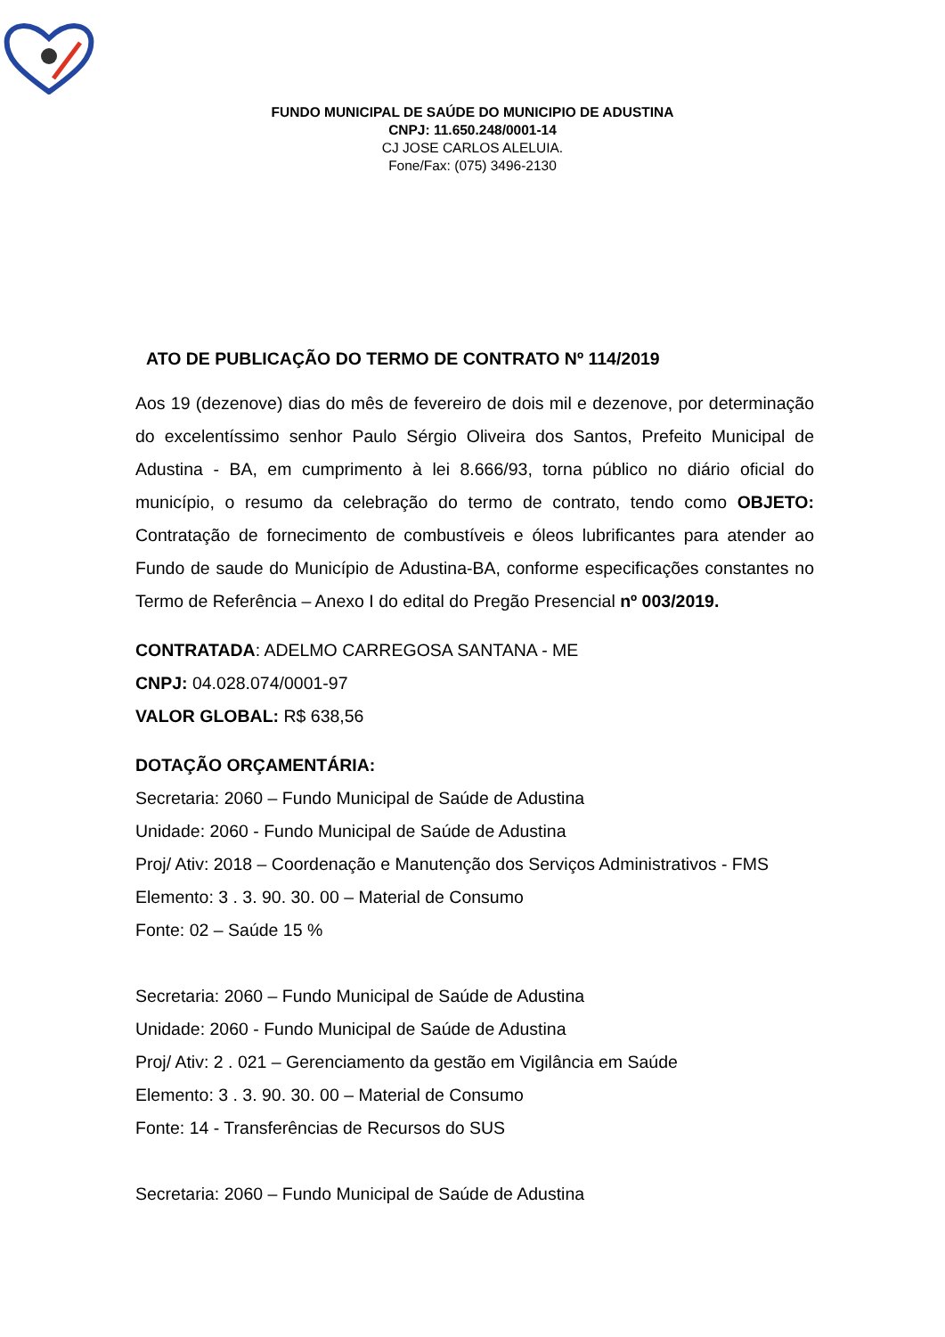FUNDO MUNICIPAL DE SAÚDE DO MUNICIPIO DE ADUSTINA
CNPJ: 11.650.248/0001-14
CJ JOSE CARLOS ALELUIA.
Fone/Fax: (075) 3496-2130
ATO DE PUBLICAÇÃO DO TERMO DE CONTRATO Nº 114/2019
Aos 19 (dezenove) dias do mês de fevereiro de dois mil e dezenove, por determinação do excelentíssimo senhor Paulo Sérgio Oliveira dos Santos, Prefeito Municipal de Adustina - BA, em cumprimento à lei 8.666/93, torna público no diário oficial do município, o resumo da celebração do termo de contrato, tendo como OBJETO: Contratação de fornecimento de combustíveis e óleos lubrificantes para atender ao Fundo de saude do Município de Adustina-BA, conforme especificações constantes no Termo de Referência – Anexo I do edital do Pregão Presencial nº 003/2019.
CONTRATADA: ADELMO CARREGOSA SANTANA - ME
CNPJ: 04.028.074/0001-97
VALOR GLOBAL: R$ 638,56
DOTAÇÃO ORÇAMENTÁRIA:
Secretaria: 2060 – Fundo Municipal de Saúde de Adustina
Unidade: 2060 - Fundo Municipal de Saúde de Adustina
Proj/ Ativ: 2018 – Coordenação e Manutenção dos Serviços Administrativos - FMS
Elemento: 3 . 3. 90. 30. 00 – Material de Consumo
Fonte: 02 – Saúde 15 %
Secretaria: 2060 – Fundo Municipal de Saúde de Adustina
Unidade: 2060 - Fundo Municipal de Saúde de Adustina
Proj/ Ativ: 2 . 021 – Gerenciamento da gestão em Vigilância em Saúde
Elemento: 3 . 3. 90. 30. 00 – Material de Consumo
Fonte: 14 - Transferências de Recursos do SUS
Secretaria: 2060 – Fundo Municipal de Saúde de Adustina